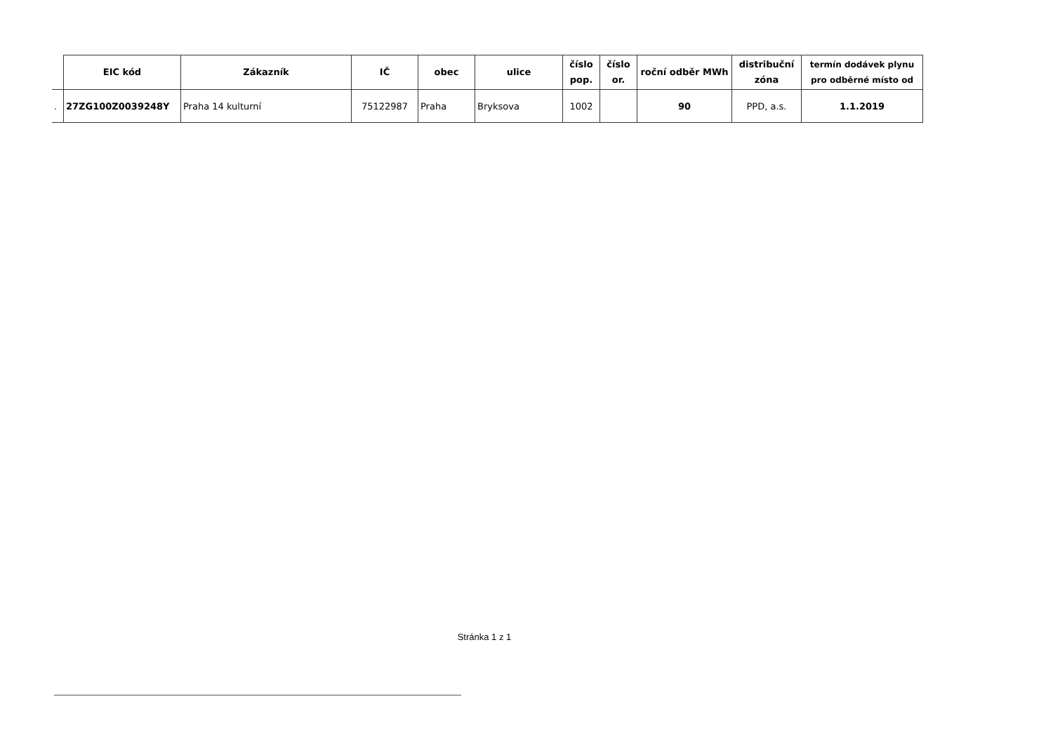| | EIC kód | Zákazník | IČ | obec | ulice | číslo pop. | číslo or. | roční odběr MWh | distribuční zóna | termín dodávek plynu pro odběrné místo od |
| --- | --- | --- | --- | --- | --- | --- | --- | --- | --- | --- |
| . | 27ZG100Z0039248Y | Praha 14 kulturní | 75122987 | Praha | Bryksova | 1002 | | 90 | PPD, a.s. | 1.1.2019 |
Stránka 1 z 1